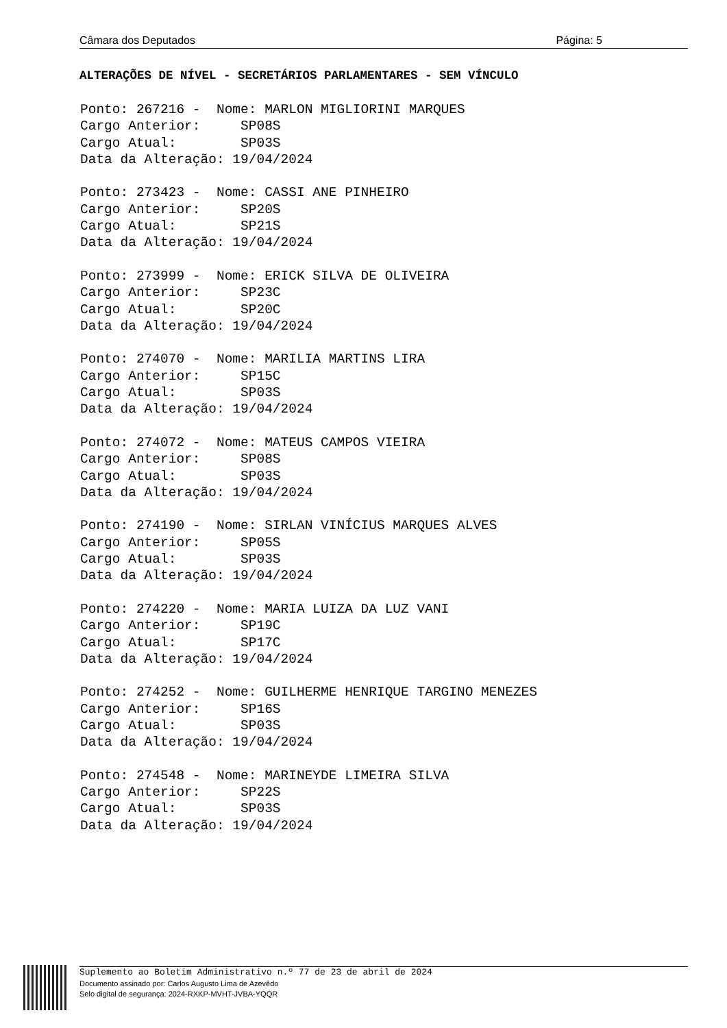Câmara dos Deputados Página: 5
ALTERAÇÕES DE NÍVEL - SECRETÁRIOS PARLAMENTARES - SEM VÍNCULO
Ponto: 267216 - Nome: MARLON MIGLIORINI MARQUES Cargo Anterior: SP08S Cargo Atual: SP03S Data da Alteração: 19/04/2024
Ponto: 273423 - Nome: CASSI ANE PINHEIRO Cargo Anterior: SP20S Cargo Atual: SP21S Data da Alteração: 19/04/2024
Ponto: 273999 - Nome: ERICK SILVA DE OLIVEIRA Cargo Anterior: SP23C Cargo Atual: SP20C Data da Alteração: 19/04/2024
Ponto: 274070 - Nome: MARILIA MARTINS LIRA Cargo Anterior: SP15C Cargo Atual: SP03S Data da Alteração: 19/04/2024
Ponto: 274072 - Nome: MATEUS CAMPOS VIEIRA Cargo Anterior: SP08S Cargo Atual: SP03S Data da Alteração: 19/04/2024
Ponto: 274190 - Nome: SIRLAN VINÍCIUS MARQUES ALVES Cargo Anterior: SP05S Cargo Atual: SP03S Data da Alteração: 19/04/2024
Ponto: 274220 - Nome: MARIA LUIZA DA LUZ VANI Cargo Anterior: SP19C Cargo Atual: SP17C Data da Alteração: 19/04/2024
Ponto: 274252 - Nome: GUILHERME HENRIQUE TARGINO MENEZES Cargo Anterior: SP16S Cargo Atual: SP03S Data da Alteração: 19/04/2024
Ponto: 274548 - Nome: MARINEYDE LIMEIRA SILVA Cargo Anterior: SP22S Cargo Atual: SP03S Data da Alteração: 19/04/2024
Suplemento ao Boletim Administrativo n.º 77 de 23 de abril de 2024
Documento assinado por: Carlos Augusto Lima de Azevêdo
Selo digital de segurança: 2024-RXKP-MVHT-JVBA-YQQR